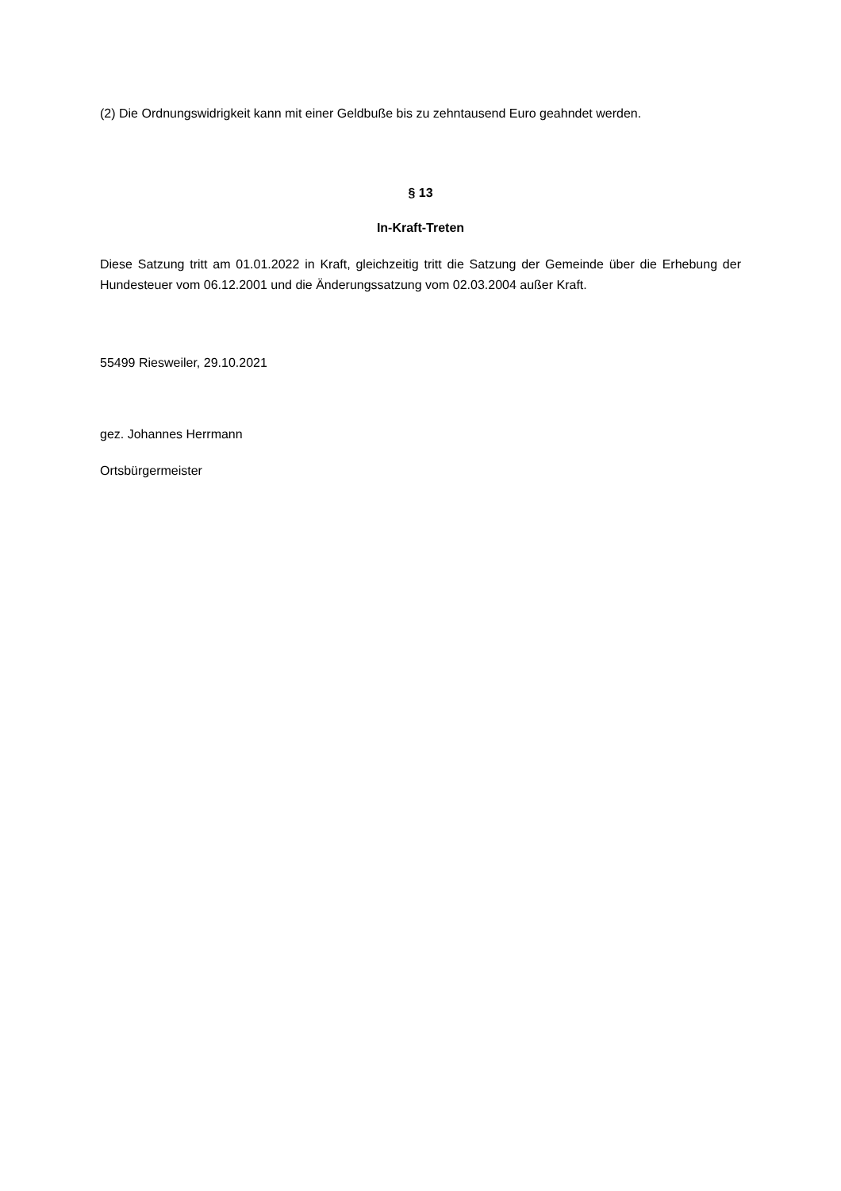(2) Die Ordnungswidrigkeit kann mit einer Geldbuße bis zu zehntausend Euro geahndet werden.
§ 13
In-Kraft-Treten
Diese Satzung tritt am 01.01.2022 in Kraft, gleichzeitig tritt die Satzung der Gemeinde über die Erhebung der Hundesteuer vom 06.12.2001 und die Änderungssatzung vom 02.03.2004 außer Kraft.
55499 Riesweiler, 29.10.2021
gez. Johannes Herrmann
Ortsbürgermeister